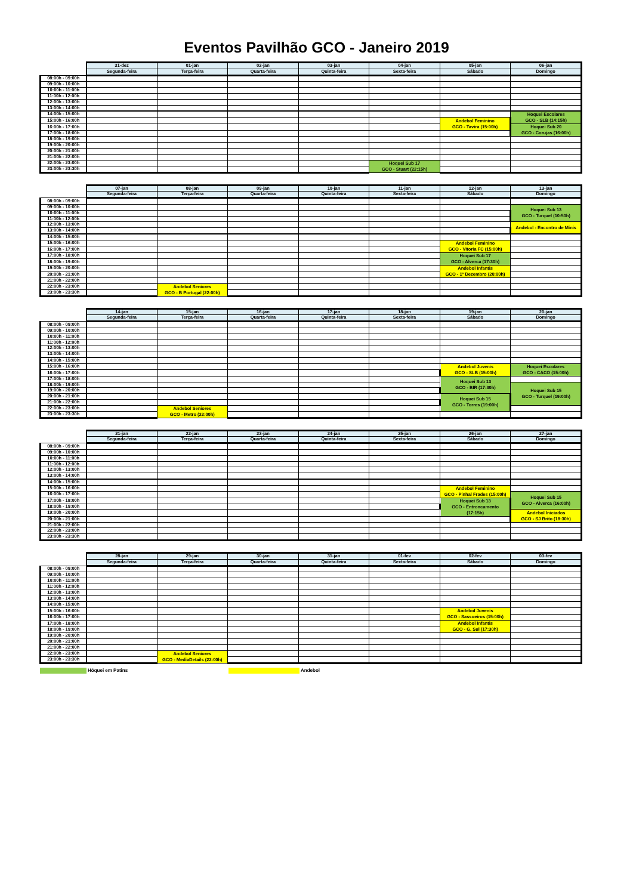Eventos Pavilhão GCO - Janeiro 2019
| | 31-dez | 01-jan | 02-jan | 03-jan | 04-jan | 05-jan | 06-jan |
| --- | --- | --- | --- | --- | --- | --- | --- |
| | Segunda-feira | Terça-feira | Quarta-feira | Quinta-feira | Sexta-feira | Sábado | Domingo |
| 08:00h - 09:00h | | | | | | | |
| 09:00h - 10:00h | | | | | | | |
| 10:00h - 11:00h | | | | | | | |
| 11:00h - 12:00h | | | | | | | |
| 12:00h - 13:00h | | | | | | | |
| 13:00h - 14:00h | | | | | | | |
| 14:00h - 15:00h | | | | | | | Hoquei Escolares GCO - SLB (14:15h) |
| 15:00h - 16:00h | | | | | | Andebol Feminino GCO - Tavira (15:00h) | |
| 16:00h - 17:00h | | | | | | | Hoquei Sub 20 GCO - Corujas (16:00h) |
| 17:00h - 18:00h | | | | | | | |
| 18:00h - 19:00h | | | | | | | |
| 19:00h - 20:00h | | | | | | | |
| 20:00h - 21:00h | | | | | | | |
| 21:00h - 22:00h | | | | | | | |
| 22:00h - 23:00h | | | | | Hoquei Sub 17 GCO - Stuart (22:15h) | | |
| 23:00h - 23:30h | | | | | | | |
| | 07-jan | 08-jan | 09-jan | 10-jan | 11-jan | 12-jan | 13-jan |
| --- | --- | --- | --- | --- | --- | --- | --- |
| | Segunda-feira | Terça-feira | Quarta-feira | Quinta-feira | Sexta-feira | Sábado | Domingo |
| 08:00h - 09:00h | | | | | | | |
| 09:00h - 10:00h | | | | | | | Hoquei Sub 13 GCO - Turquel (10:50h) |
| 10:00h - 11:00h | | | | | | | |
| 11:00h - 12:00h | | | | | | | |
| 12:00h - 13:00h | | | | | | | Andebol - Encontro de Minis |
| 13:00h - 14:00h | | | | | | | |
| 14:00h - 15:00h | | | | | | | |
| 15:00h - 16:00h | | | | | | Andebol Feminino GCO - Vitoria FC (15:00h) | |
| 16:00h - 17:00h | | | | | | | |
| 17:00h - 18:00h | | | | | | Hoquei Sub 17 GCO - Alverca (17:30h) | |
| 18:00h - 19:00h | | | | | | | |
| 19:00h - 20:00h | | | | | | Andebol Infantis GCO - 1º Dezembro (20:00h) | |
| 20:00h - 21:00h | | | | | | | |
| 21:00h - 22:00h | | | | | | | |
| 22:00h - 23:00h | | Andebol Seniores GCO - B Portugal (22:00h) | | | | | |
| 23:00h - 23:30h | | | | | | | |
| | 14-jan | 15-jan | 16-jan | 17-jan | 18-jan | 19-jan | 20-jan |
| --- | --- | --- | --- | --- | --- | --- | --- |
| | Segunda-feira | Terça-feira | Quarta-feira | Quinta-feira | Sexta-feira | Sábado | Domingo |
| 08:00h - 09:00h | | | | | | | |
| 09:00h - 10:00h | | | | | | | |
| 10:00h - 11:00h | | | | | | | |
| 11:00h - 12:00h | | | | | | | |
| 12:00h - 13:00h | | | | | | | |
| 13:00h - 14:00h | | | | | | | |
| 14:00h - 15:00h | | | | | | | |
| 15:00h - 16:00h | | | | | | Andebol Juvenis GCO - SLB (15:00h) | Hoquei Escolares GCO - CACO (15:00h) |
| 16:00h - 17:00h | | | | | | | |
| 17:00h - 18:00h | | | | | | Hoquei Sub 13 GCO - BIR (17:30h) | |
| 18:00h - 19:00h | | | | | | | Hoquei Sub 15 GCO - Turquel (19:00h) |
| 19:00h - 20:00h | | | | | | | |
| 20:00h - 21:00h | | | | | | Hoquei Sub 15 GCO - Torres (19:00h) | |
| 21:00h - 22:00h | | | | | | | |
| 22:00h - 23:00h | | Andebol Seniores GCO - Metro (22:00h) | | | | | |
| 23:00h - 23:30h | | | | | | | |
| | 21-jan | 22-jan | 23-jan | 24-jan | 25-jan | 26-jan | 27-jan |
| --- | --- | --- | --- | --- | --- | --- | --- |
| | Segunda-feira | Terça-feira | Quarta-feira | Quinta-feira | Sexta-feira | Sábado | Domingo |
| 08:00h - 09:00h | | | | | | | |
| 09:00h - 10:00h | | | | | | | |
| 10:00h - 11:00h | | | | | | | |
| 11:00h - 12:00h | | | | | | | |
| 12:00h - 13:00h | | | | | | | |
| 13:00h - 14:00h | | | | | | | |
| 14:00h - 15:00h | | | | | | | |
| 15:00h - 16:00h | | | | | | Andebol Feminino GCO - Pinhal Frades (15:00h) | |
| 16:00h - 17:00h | | | | | | | Hoquei Sub 15 GCO - Alverca (16:00h) |
| 17:00h - 18:00h | | | | | | Hoquei Sub 13 GCO - Entroncamento (17:15h) | |
| 18:00h - 19:00h | | | | | | | |
| 19:00h - 20:00h | | | | | | | Andebol Iniciados GCO - SJ Brito (18:30h) |
| 20:00h - 21:00h | | | | | | | |
| 21:00h - 22:00h | | | | | | | |
| 22:00h - 23:00h | | | | | | | |
| 23:00h - 23:30h | | | | | | | |
| | 28-jan | 29-jan | 30-jan | 31-jan | 01-fev | 02-fev | 03-fev |
| --- | --- | --- | --- | --- | --- | --- | --- |
| | Segunda-feira | Terça-feira | Quarta-feira | Quinta-feira | Sexta-feira | Sábado | Domingo |
| 08:00h - 09:00h | | | | | | | |
| 09:00h - 10:00h | | | | | | | |
| 10:00h - 11:00h | | | | | | | |
| 11:00h - 12:00h | | | | | | | |
| 12:00h - 13:00h | | | | | | | |
| 13:00h - 14:00h | | | | | | | |
| 14:00h - 15:00h | | | | | | | |
| 15:00h - 16:00h | | | | | | Andebol Juvenis GCO - Sassoeiros (15:00h) | |
| 16:00h - 17:00h | | | | | | | |
| 17:00h - 18:00h | | | | | | Andebol Infantis GCO - G. Sul (17:30h) | |
| 18:00h - 19:00h | | | | | | | |
| 19:00h - 20:00h | | | | | | | |
| 20:00h - 21:00h | | | | | | | |
| 21:00h - 22:00h | | | | | | | |
| 22:00h - 23:00h | | Andebol Seniores GCO - MediaDetails (22:00h) | | | | | |
| 23:00h - 23:30h | | | | | | | |
Hóquei em Patins Andebol